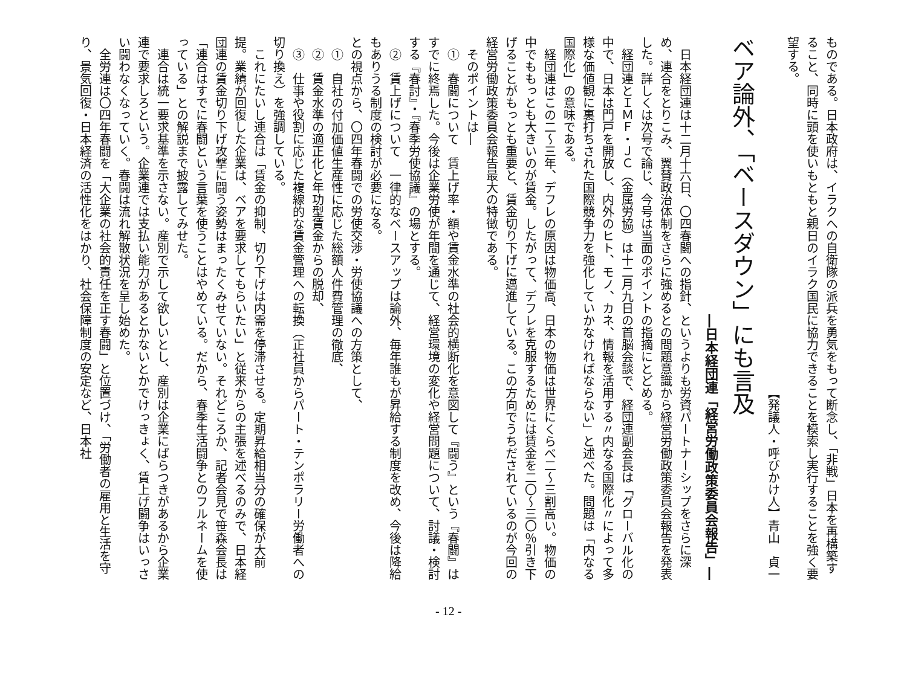ものである。日本政府は、イラクへの自衛隊の派兵を勇気をもって断念し、「非戦」日本を再構築すること、同時に頭を使いもともと親日のイラク国民に協力できることを模索し実行することを強く要望する。
【発議人・呼びかけ人】青山　貞一
ベア論外、「ベースダウン」にも言及
―日本経団連「経営労働政策委員会報告」―
　日本経団連は十二月十六日、〇四春闘への指針、というよりも労資パートナーシップをさらに深め、連合をとりこみ、翼賛政治体制をさらに強めるとの問題意識から経営労働政策委員会報告を発表した。詳しくは次号で論じ、今号は当面のポイントの指摘にとどめる。
　経団連とＩＭＦ・ＪＣ（金属労協）は十二月九日の首脳会談で、経団連副会長は「グローバル化の中で、日本は門戸を開放し、内外のヒト、モノ、カネ、情報を活用する〃内なる国際化〃によって多様な価値観に裏打ちされた国際競争力を強化していかなければならない」と述べた。問題は「内なる国際化」の意味である。
　経団連はこの二〜三年、デフレの原因は物価高、日本の物価は世界にくらべ二〜三割高い。物価の中でももっとも大きいのが賃金。したがって、デフレを克服するためには賃金を二〇〜三〇％引き下げることがもっとも重要と、賃金切り下げに邁進している。この方向でうちだされているのが今回の経営労働政策委員会報告最大の特徴である。
　そのポイントは―
　①　春闘について　賃上げ率・額や賃金水準の社会的横断化を意図して『闘う』という『春闘』はすでに終焉した。今後は企業労使が年間を通じて、経営環境の変化や経営問題について、討議・検討する『春討』・『春季労使協議』の場とする。
　②　賃上げについて　一律的なベースアップは論外、毎年誰もが昇給する制度を改め、今後は降給もありうる制度の検討が必要になる。
との視点から、〇四年春闘での労使交渉・労使協議への方策として、
　①　自社の付加価値生産性に応じた総額人件費管理の徹底、
　②　賃金水準の適正化と年功型賃金からの脱却、
　③　仕事や役割に応じた複線的な賃金管理への転換（正社員からパート・テンポラリー労働者への切り換え）を強調している。
　これにたいし連合は「賃金の抑制、切り下げは内需を停滞させる。定期昇給相当分の確保が大前提。業績が回復した企業は、ベアを要求してもらいたい」と従来からの主張を述べるのみで、日本経団連の賃金切り下げ攻撃に闘う姿勢はまったくみせていない。それどころか、記者会見で笹森会長は「連合はすでに春闘という言葉を使うことはやめている。だから、春季生活闘争とのフルネームを使っている」との解説まで披露してみせた。
　連合は統一要求基準を示さない。産別で示して欲しいとし、産別は企業にばらつきがあるから企業連で要求しろという。企業連では支払い能力があるとかないとかでけっきょく、賃上げ闘争はいっさい闘わなくなっていく。春闘は流れ解散状況を呈し始めた。
　全労連は〇四年春闘を「大企業の社会的責任を正す春闘」と位置づけ、「労働者の雇用と生活を守り、景気回復・日本経済の活性化をはかり、社会保障制度の安定など、日本社
- 12 -